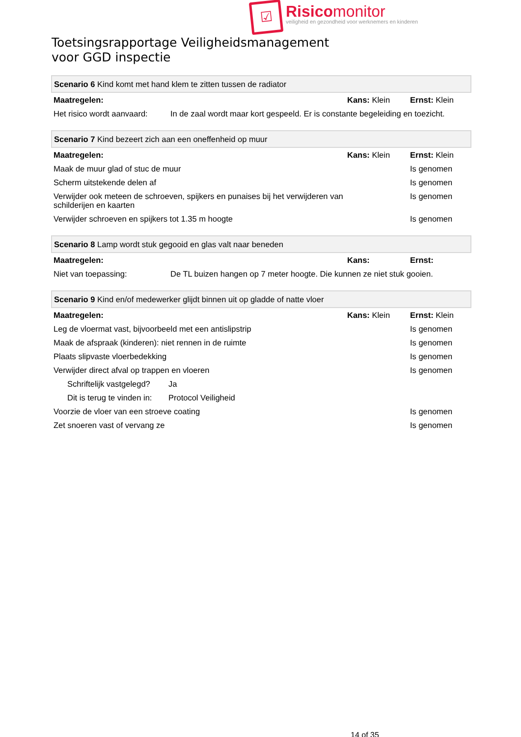☑
Risicomonitor
veiligheid en gezondheid voor werknemers en kinderen
Toetsingsrapportage Veiligheidsmanagement
voor GGD inspectie
| Scenario 6 Kind komt met hand klem te zitten tussen de radiator | | | |
| Maatregelen: | | Kans: Klein | Ernst: Klein |
| Het risico wordt aanvaard: | In de zaal wordt maar kort gespeeld. Er is constante begeleiding en toezicht. | | |
| Scenario 7 Kind bezeert zich aan een oneffenheid op muur | | |
| Maatregelen: | Kans: Klein | Ernst: Klein |
| Maak de muur glad of stuc de muur | | Is genomen |
| Scherm uitstekende delen af | | Is genomen |
| Verwijder ook meteen de schroeven, spijkers en punaises bij het verwijderen van schilderijen en kaarten | | Is genomen |
| Verwijder schroeven en spijkers tot 1.35 m hoogte | | Is genomen |
| Scenario 8 Lamp wordt stuk gegooid en glas valt naar beneden | | | |
| Maatregelen: | | Kans: | Ernst: |
| Niet van toepassing: | De TL buizen hangen op 7 meter hoogte. Die kunnen ze niet stuk gooien. | | |
| Scenario 9 Kind en/of medewerker glijdt binnen uit op gladde of natte vloer | | | |
| Maatregelen: | | Kans: Klein | Ernst: Klein |
| Leg de vloermat vast, bijvoorbeeld met een antislipstrip | | | Is genomen |
| Maak de afspraak (kinderen): niet rennen in de ruimte | | | Is genomen |
| Plaats slipvaste vloerbedekking | | | Is genomen |
| Verwijder direct afval op trappen en vloeren | | | Is genomen |
| Schriftelijk vastgelegd? | Ja | | |
| Dit is terug te vinden in: | Protocol Veiligheid | | |
| Voorzie de vloer van een stroeve coating | | | Is genomen |
| Zet snoeren vast of vervang ze | | | Is genomen |
14 of 35